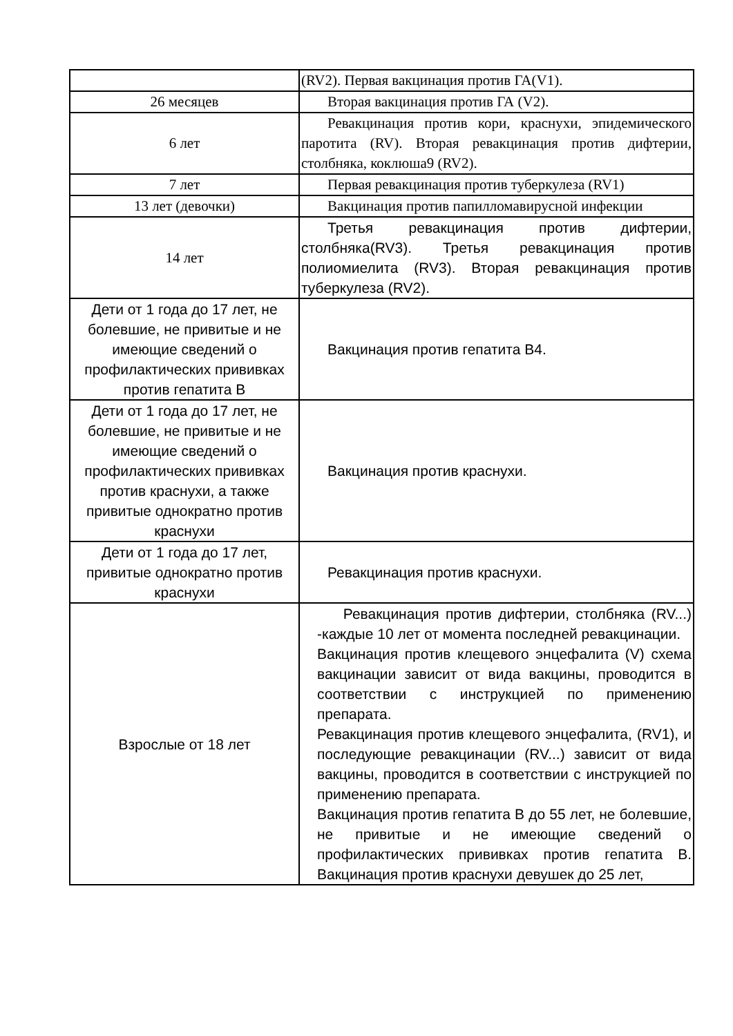| | (RV2). Первая вакцинация против ГА(V1). |
| 26 месяцев | Вторая вакцинация против ГА (V2). |
| 6 лет | Ревакцинация против кори, краснухи, эпидемического паротита (RV). Вторая ревакцинация против дифтерии, столбняка, коклюша9 (RV2). |
| 7 лет | Первая ревакцинация против туберкулеза (RV1) |
| 13 лет (девочки) | Вакцинация против папилломавирусной инфекции |
| 14 лет | Третья ревакцинация против дифтерии, столбняка(RV3). Третья ревакцинация против полиомиелита (RV3). Вторая ревакцинация против туберкулеза (RV2). |
| Дети от 1 года до 17 лет, не болевшие, не привитые и не имеющие сведений о профилактических прививках против гепатита В | Вакцинация против гепатита В4. |
| Дети от 1 года до 17 лет, не болевшие, не привитые и не имеющие сведений о профилактических прививках против краснухи, а также привитые однократно против краснухи | Вакцинация против краснухи. |
| Дети от 1 года до 17 лет, привитые однократно против краснухи | Ревакцинация против краснухи. |
| Взрослые от 18 лет | Ревакцинация против дифтерии, столбняка (RV...) -каждые 10 лет от момента последней ревакцинации. Вакцинация против клещевого энцефалита (V) схема вакцинации зависит от вида вакцины, проводится в соответствии с инструкцией по применению препарата. Ревакцинация против клещевого энцефалита, (RV1), и последующие ревакцинации (RV...) зависит от вида вакцины, проводится в соответствии с инструкцией по применению препарата. Вакцинация против гепатита В до 55 лет, не болевшие, не привитые и не имеющие сведений о профилактических прививках против гепатита В. Вакцинация против краснухи девушек до 25 лет, |